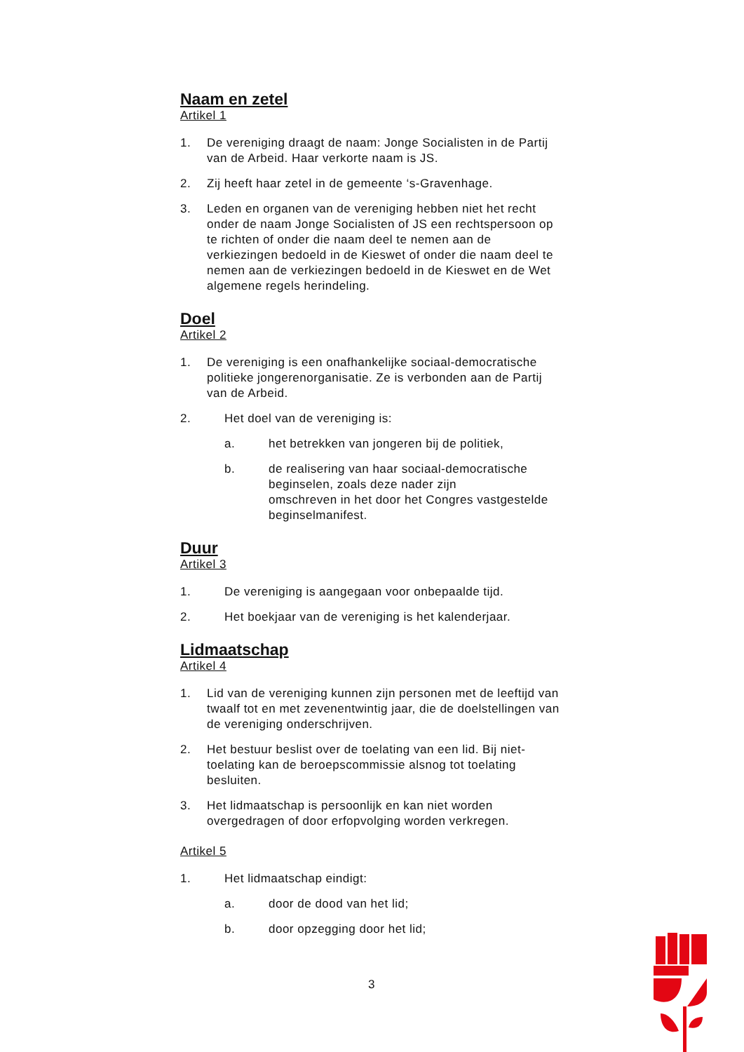Naam en zetel
Artikel 1
1. De vereniging draagt de naam: Jonge Socialisten in de Partij van de Arbeid. Haar verkorte naam is JS.
2. Zij heeft haar zetel in de gemeente ‘s-Gravenhage.
3. Leden en organen van de vereniging hebben niet het recht onder de naam Jonge Socialisten of JS een rechtspersoon op te richten of onder die naam deel te nemen aan de verkiezingen bedoeld in de Kieswet of onder die naam deel te nemen aan de verkiezingen bedoeld in de Kieswet en de Wet algemene regels herindeling.
Doel
Artikel 2
1. De vereniging is een onafhankelijke sociaal-democratische politieke jongerenorganisatie. Ze is verbonden aan de Partij van de Arbeid.
2. Het doel van de vereniging is:
a. het betrekken van jongeren bij de politiek,
b. de realisering van haar sociaal-democratische beginselen, zoals deze nader zijn
omschreven in het door het Congres vastgestelde beginselmanifest.
Duur
Artikel 3
1. De vereniging is aangegaan voor onbepaalde tijd.
2. Het boekjaar van de vereniging is het kalenderjaar.
Lidmaatschap
Artikel 4
1. Lid van de vereniging kunnen zijn personen met de leeftijd van twaalf tot en met zevenentwintig jaar, die de doelstellingen van de vereniging onderschrijven.
2. Het bestuur beslist over de toelating van een lid. Bij niet-toelating kan de beroepscommissie alsnog tot toelating besluiten.
3. Het lidmaatschap is persoonlijk en kan niet worden overgedragen of door erfopvolging worden verkregen.
Artikel 5
1. Het lidmaatschap eindigt:
a. door de dood van het lid;
b. door opzegging door het lid;
3